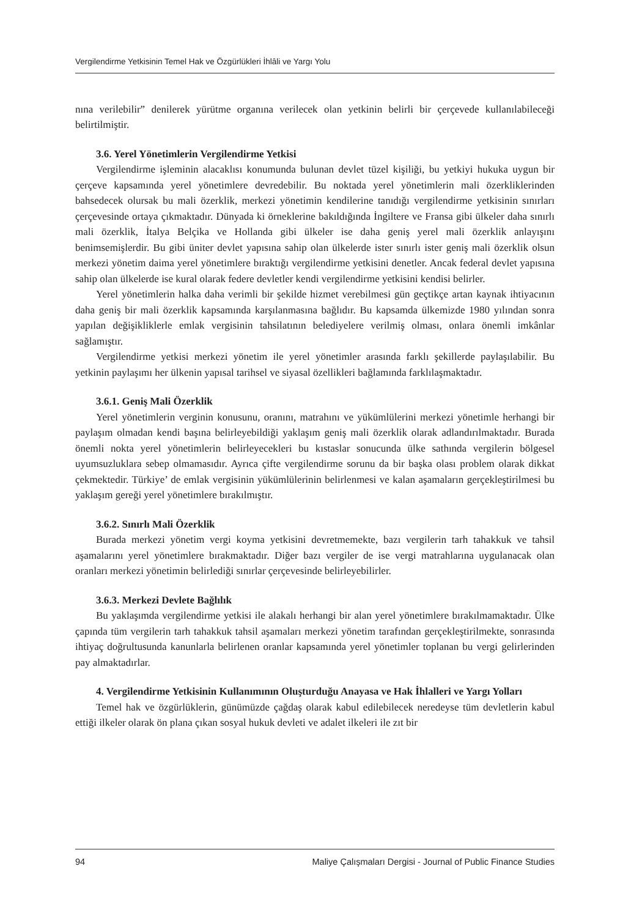Vergilendirme Yetkisinin Temel Hak ve Özgürlükleri İhlâli ve Yargı Yolu
nına verilebilir” denilerek yürütme organına verilecek olan yetkinin belirli bir çerçevede kullanılabileceği belirtilmiştir.
3.6. Yerel Yönetimlerin Vergilendirme Yetkisi
Vergilendirme işleminin alacaklısı konumunda bulunan devlet tüzel kişiliği, bu yetkiyi hukuka uygun bir çerçeve kapsamında yerel yönetimlere devredebilir. Bu noktada yerel yönetimlerin mali özerkliklerinden bahsedecek olursak bu mali özerklik, merkezi yönetimin kendilerine tanıdığı vergilendirme yetkisinin sınırları çerçevesinde ortaya çıkmaktadır. Dünyada ki örneklerine bakıldığında İngiltere ve Fransa gibi ülkeler daha sınırlı mali özerklik, İtalya Belçika ve Hollanda gibi ülkeler ise daha geniş yerel mali özerklik anlayışını benimsemişlerdir. Bu gibi üniter devlet yapısına sahip olan ülkelerde ister sınırlı ister geniş mali özerklik olsun merkezi yönetim daima yerel yönetimlere bıraktığı vergilendirme yetkisini denetler. Ancak federal devlet yapısına sahip olan ülkelerde ise kural olarak federe devletler kendi vergilendirme yetkisini kendisi belirler.
Yerel yönetimlerin halka daha verimli bir şekilde hizmet verebilmesi gün geçtikçe artan kaynak ihtiyacının daha geniş bir mali özerklik kapsamında karşılanmasına bağlıdır. Bu kapsamda ülkemizde 1980 yılından sonra yapılan değişikliklerle emlak vergisinin tahsilatının belediyelere verilmiş olması, onlara önemli imkânlar sağlamıştır.
Vergilendirme yetkisi merkezi yönetim ile yerel yönetimler arasında farklı şekillerde paylaşılabilir. Bu yetkinin paylaşımı her ülkenin yapısal tarihsel ve siyasal özellikleri bağlamında farklılaşmaktadır.
3.6.1. Geniş Mali Özerklik
Yerel yönetimlerin verginin konusunu, oranını, matrahını ve yükümlülerini merkezi yönetimle herhangi bir paylaşım olmadan kendi başına belirleyebildiği yaklaşım geniş mali özerklik olarak adlandırılmaktadır. Burada önemli nokta yerel yönetimlerin belirleyecekleri bu kıstaslar sonucunda ülke sathında vergilerin bölgesel uyumsuzluklara sebep olmamasıdır. Ayrıca çifte vergilendirme sorunu da bir başka olası problem olarak dikkat çekmektedir. Türkiye’ de emlak vergisinin yükümlülerinin belirlenmesi ve kalan aşamaların gerçekleştirilmesi bu yaklaşım gereği yerel yönetimlere bırakılmıştır.
3.6.2. Sınırlı Mali Özerklik
Burada merkezi yönetim vergi koyma yetkisini devretmemekte, bazı vergilerin tarh tahakkuk ve tahsil aşamalarını yerel yönetimlere bırakmaktadır. Diğer bazı vergiler de ise vergi matrahlarına uygulanacak olan oranları merkezi yönetimin belirlediği sınırlar çerçevesinde belirleyebilirler.
3.6.3. Merkezi Devlete Bağlılık
Bu yaklaşımda vergilendirme yetkisi ile alakalı herhangi bir alan yerel yönetimlere bırakılmamaktadır. Ülke çapında tüm vergilerin tarh tahakkuk tahsil aşamaları merkezi yönetim tarafından gerçekleştirilmekte, sonrasında ihtiyaç doğrultusunda kanunlarla belirlenen oranlar kapsamında yerel yönetimler toplanan bu vergi gelirlerinden pay almaktadırlar.
4. Vergilendirme Yetkisinin Kullanımının Oluşturduğu Anayasa ve Hak İhlalleri ve Yargı Yolları
Temel hak ve özgürlüklerin, günümüzde çağdaş olarak kabul edilebilecek neredeyse tüm devletlerin kabul ettiği ilkeler olarak ön plana çıkan sosyal hukuk devleti ve adalet ilkeleri ile zıt bir
94 Maliye Çalışmaları Dergisi - Journal of Public Finance Studies